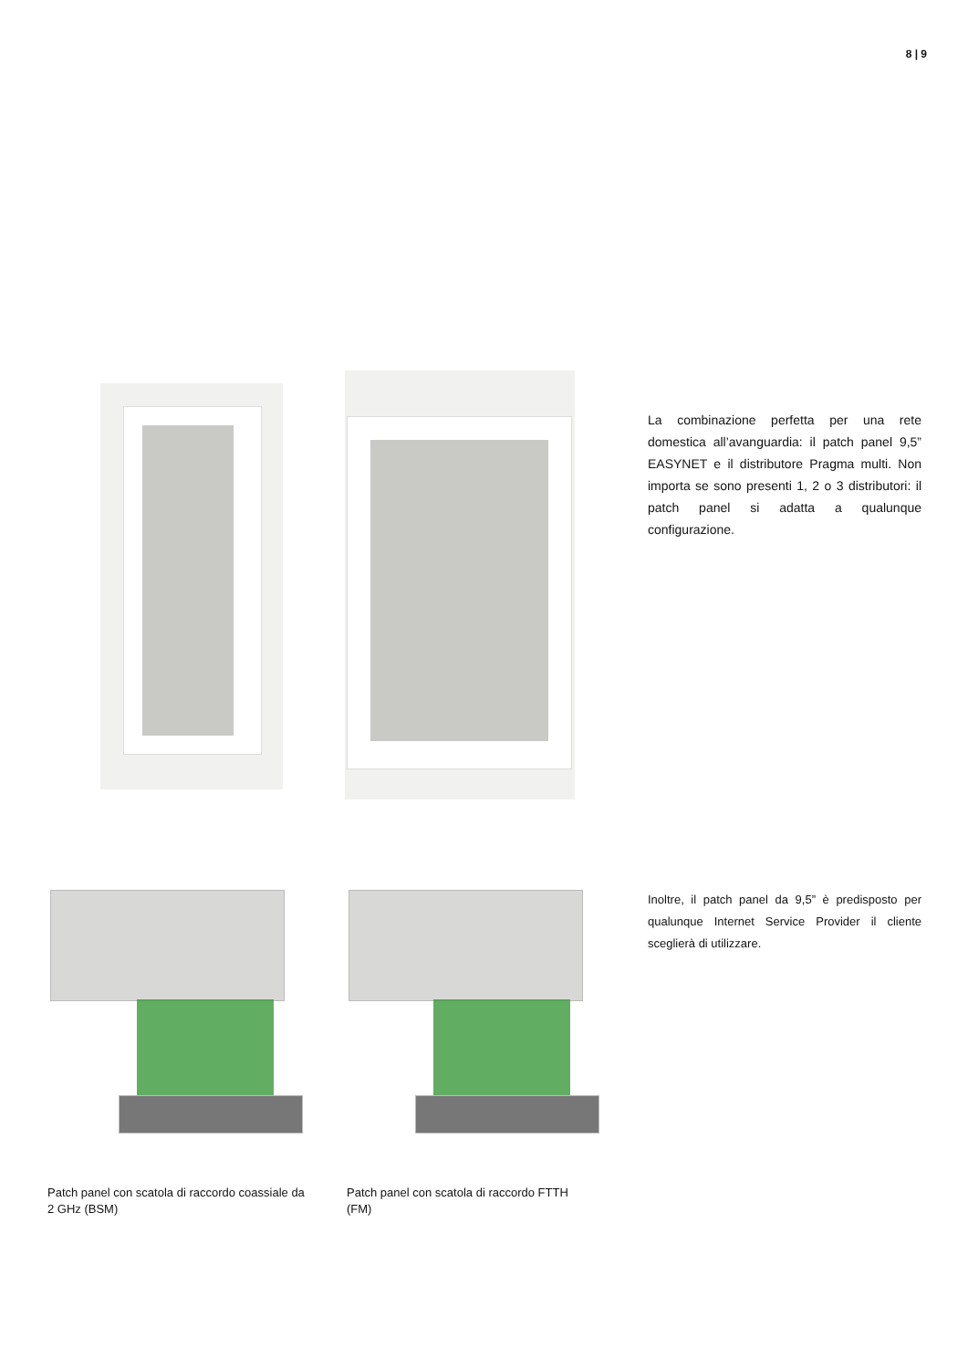8 | 9
La combinazione perfetta per una rete domestica all’avanguardia: il patch panel 9,5” EASYNET e il distributore Pragma multi. Non importa se sono presenti 1, 2 o 3 distributori: il patch panel si adatta a qualunque configurazione.
Inoltre, il patch panel da 9,5” è predisposto per qualunque Internet Service Provider il cliente sceglierà di utilizzare.
Patch panel con scatola di raccordo coassiale da 2 GHz (BSM)
Patch panel con scatola di raccordo FTTH (FM)